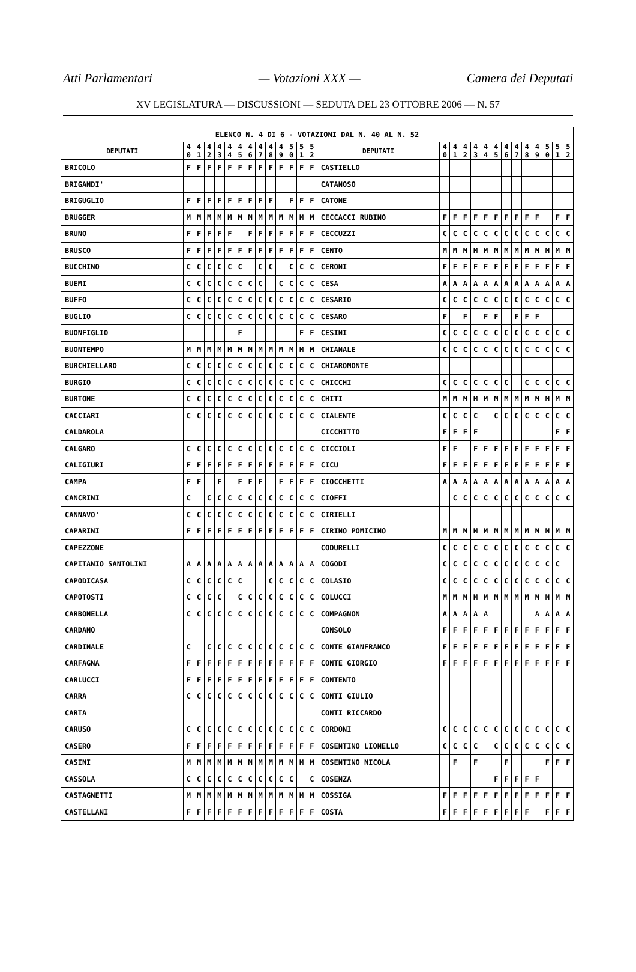Atti Parlamentari — Votazioni XXX — Camera dei Deputati
XV LEGISLATURA — DISCUSSIONI — SEDUTA DEL 23 OTTOBRE 2006 — N. 57
| ELENCO N. 4 DI 6 - VOTAZIONI DAL N. 40 AL N. 52 | | | | | | | | | | | | | | | | | | | | | | | | | | | |
| --- | --- | --- | --- | --- | --- | --- | --- | --- | --- | --- | --- | --- | --- | --- | --- | --- | --- | --- | --- | --- | --- | --- | --- | --- | --- | --- | --- |
| DEPUTATI | 4 0 | 4 1 | 4 2 | 4 3 | 4 4 | 4 5 | 4 6 | 4 7 | 4 8 | 4 9 | 5 0 | 5 1 | 5 2 | DEPUTATI | 4 0 | 4 1 | 4 2 | 4 3 | 4 4 | 4 5 | 4 6 | 4 7 | 4 8 | 4 9 | 5 0 | 5 1 | 5 2 |
| BRICOLO | F | F | F | F | F | F | F | F | F | F | F | F | F | CASTIELLO | | | | | | | | | | | | | |
| BRIGANDI' | | | | | | | | | | | | | | CATANOSO | | | | | | | | | | | | | |
| BRIGUGLIO | F | F | F | F | F | F | F | F | F | | F | F | F | CATONE | | | | | | | | | | | | | |
| BRUGGER | M | M | M | M | M | M | M | M | M | M | M | M | M | CECCACCI RUBINO | F | F | F | F | F | F | F | F | F | F | | F | F |
| BRUNO | F | F | F | F | F | | F | F | F | F | F | F | F | CECCUZZI | C | C | C | C | C | C | C | C | C | C | C | C | C |
| BRUSCO | F | F | F | F | F | F | F | F | F | F | F | F | F | CENTO | M | M | M | M | M | M | M | M | M | M | M | M | M |
| BUCCHINO | C | C | C | C | C | C | | C | C | | C | C | C | CERONI | F | F | F | F | F | F | F | F | F | F | F | F | F |
| BUEMI | C | C | C | C | C | C | C | C | | C | C | C | C | CESA | A | A | A | A | A | A | A | A | A | A | A | A | A |
| BUFFO | C | C | C | C | C | C | C | C | C | C | C | C | C | CESARIO | C | C | C | C | C | C | C | C | C | C | C | C | C |
| BUGLIO | C | C | C | C | C | C | C | C | C | C | C | C | C | CESARO | F | | F | | F | F | | F | F | F | | | |
| BUONFIGLIO | | | | | | F | | | | | | F | F | CESINI | C | C | C | C | C | C | C | C | C | C | C | C | C |
| BUONTEMPO | M | M | M | M | M | M | M | M | M | M | M | M | M | CHIANALE | C | C | C | C | C | C | C | C | C | C | C | C | C |
| BURCHIELLARO | C | C | C | C | C | C | C | C | C | C | C | C | C | CHIAROMONTE | | | | | | | | | | | | | |
| BURGIO | C | C | C | C | C | C | C | C | C | C | C | C | C | CHICCHI | C | C | C | C | C | C | C | | C | C | C | C | C |
| BURTONE | C | C | C | C | C | C | C | C | C | C | C | C | C | CHITI | M | M | M | M | M | M | M | M | M | M | M | M | M |
| CACCIARI | C | C | C | C | C | C | C | C | C | C | C | C | C | CIALENTE | C | C | C | C | | C | C | C | C | C | C | C | C |
| CALDAROLA | | | | | | | | | | | | | | CICCHITTO | F | F | F | F | | | | | | | | F | F |
| CALGARO | C | C | C | C | C | C | C | C | C | C | C | C | C | CICCIOLI | F | F | | F | F | F | F | F | F | F | F | F | F |
| CALIGIURI | F | F | F | F | F | F | F | F | F | F | F | F | F | CICU | F | F | F | F | F | F | F | F | F | F | F | F | F |
| CAMPA | F | F | | F | | F | F | F | | F | F | F | F | CIOCCHETTI | A | A | A | A | A | A | A | A | A | A | A | A | A |
| CANCRINI | C | | C | C | C | C | C | C | C | C | C | C | C | CIOFFI | | C | C | C | C | C | C | C | C | C | C | C | C |
| CANNAVO' | C | C | C | C | C | C | C | C | C | C | C | C | C | CIRIELLI | | | | | | | | | | | | | |
| CAPARINI | F | F | F | F | F | F | F | F | F | F | F | F | F | CIRINO POMICINO | M | M | M | M | M | M | M | M | M | M | M | M | M |
| CAPEZZONE | | | | | | | | | | | | | | CODURELLI | C | C | C | C | C | C | C | C | C | C | C | C | C |
| CAPITANIO SANTOLINI | A | A | A | A | A | A | A | A | A | A | A | A | A | COGODI | C | C | C | C | C | C | C | C | C | C | C | C | |
| CAPODICASA | C | C | C | C | C | C | | | C | C | C | C | C | COLASIO | C | C | C | C | C | C | C | C | C | C | C | C | C |
| CAPOTOSTI | C | C | C | C | | C | C | C | C | C | C | C | C | COLUCCI | M | M | M | M | M | M | M | M | M | M | M | M | M |
| CARBONELLA | C | C | C | C | C | C | C | C | C | C | C | C | C | COMPAGNON | A | A | A | A | A | | | | | A | A | A | A |
| CARDANO | | | | | | | | | | | | | | CONSOLO | F | F | F | F | F | F | F | F | F | F | F | F | F |
| CARDINALE | C | | C | C | C | C | C | C | C | C | C | C | C | CONTE GIANFRANCO | F | F | F | F | F | F | F | F | F | F | F | F | F |
| CARFAGNA | F | F | F | F | F | F | F | F | F | F | F | F | F | CONTE GIORGIO | F | F | F | F | F | F | F | F | F | F | F | F | F |
| CARLUCCI | F | F | F | F | F | F | F | F | F | F | F | F | F | CONTENTO | | | | | | | | | | | | | |
| CARRA | C | C | C | C | C | C | C | C | C | C | C | C | C | CONTI GIULIO | | | | | | | | | | | | | |
| CARTA | | | | | | | | | | | | | | CONTI RICCARDO | | | | | | | | | | | | | |
| CARUSO | C | C | C | C | C | C | C | C | C | C | C | C | C | CORDONI | C | C | C | C | C | C | C | C | C | C | C | C | C |
| CASERO | F | F | F | F | F | F | F | F | F | F | F | F | F | COSENTINO LIONELLO | C | C | C | C | | C | C | C | C | C | C | C | C |
| CASINI | M | M | M | M | M | M | M | M | M | M | M | M | M | COSENTINO NICOLA | | F | | F | | | F | | | | F | F | F |
| CASSOLA | C | C | C | C | C | C | C | C | C | C | C | | C | COSENZA | | | | | | F | F | F | F | F | | | |
| CASTAGNETTI | M | M | M | M | M | M | M | M | M | M | M | M | M | COSSIGA | F | F | F | F | F | F | F | F | F | F | F | F | F |
| CASTELLANI | F | F | F | F | F | F | F | F | F | F | F | F | F | COSTA | F | F | F | F | F | F | F | F | F | | F | F | F |